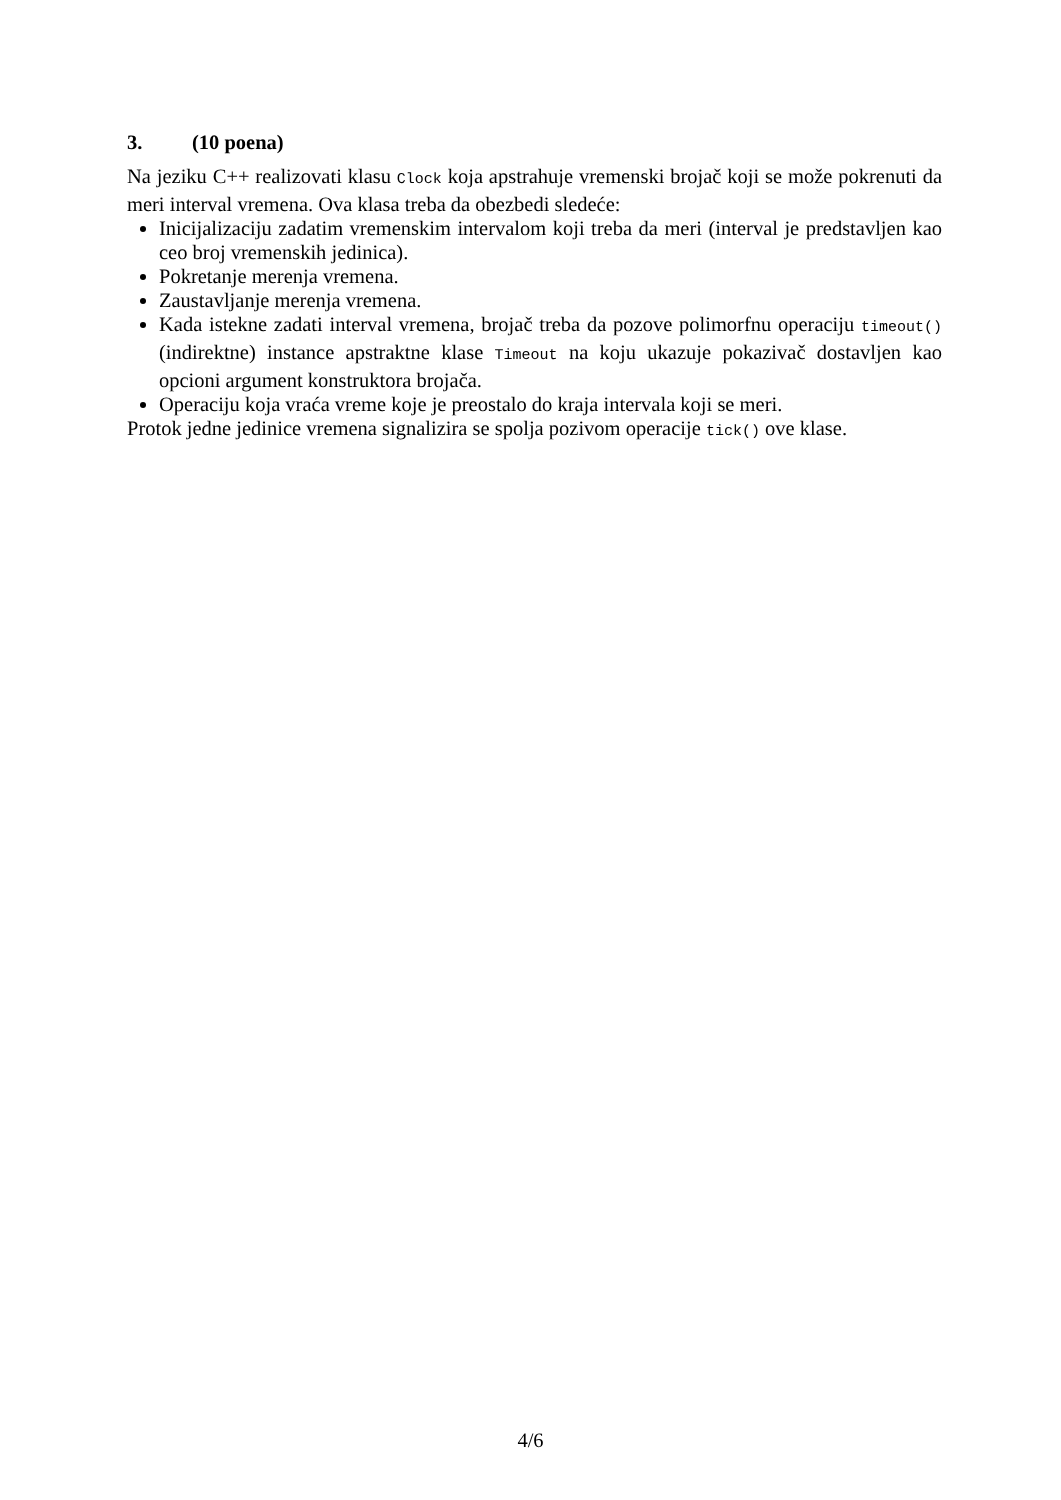3. (10 poena)
Na jeziku C++ realizovati klasu Clock koja apstrahuje vremenski brojač koji se može pokrenuti da meri interval vremena. Ova klasa treba da obezbedi sledeće:
Inicijalizaciju zadatim vremenskim intervalom koji treba da meri (interval je predstavljen kao ceo broj vremenskih jedinica).
Pokretanje merenja vremena.
Zaustavljanje merenja vremena.
Kada istekne zadati interval vremena, brojač treba da pozove polimorfnu operaciju timeout() (indirektne) instance apstraktne klase Timeout na koju ukazuje pokazivač dostavljen kao opcioni argument konstruktora brojača.
Operaciju koja vraća vreme koje je preostalo do kraja intervala koji se meri.
Protok jedne jedinice vremena signalizira se spolja pozivom operacije tick() ove klase.
4/6